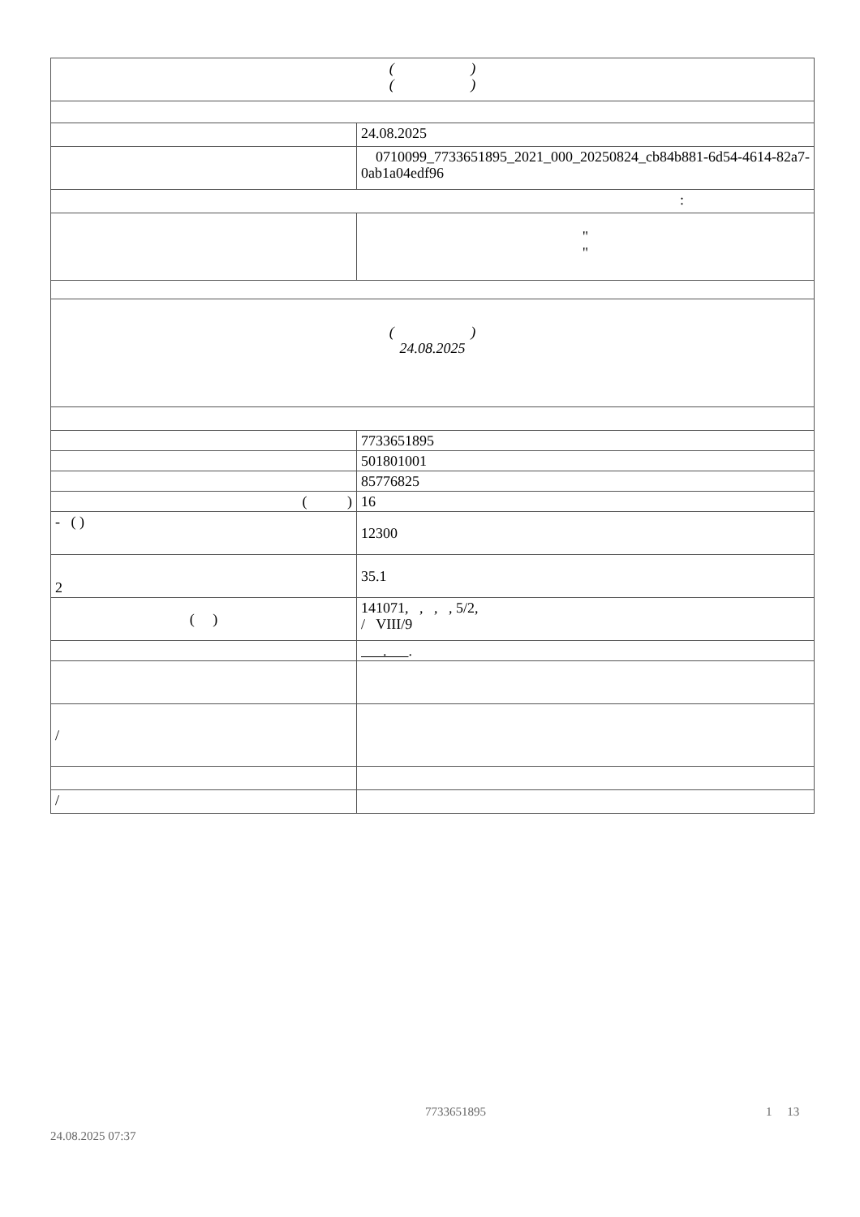| ( ) ( ) | |
| | 24.08.2025 |
| | 0710099_7733651895_2021_000_20250824_cb84b881-6d54-4614-82a7-0ab1a04edf96 |
| : | |
| | " " |
| ( ) 24.08.2025 | |
| | 7733651895 |
| | 501801001 |
| | 85776825 |
| ( ) | 16 |
| - ( ) | 12300 |
| 2 | 35.1 |
| ( ) | 141071, , , , 5/2, / VIII/9 |
| | . . |
| / | |
| / | |
7733651895 1 13
24.08.2025 07:37